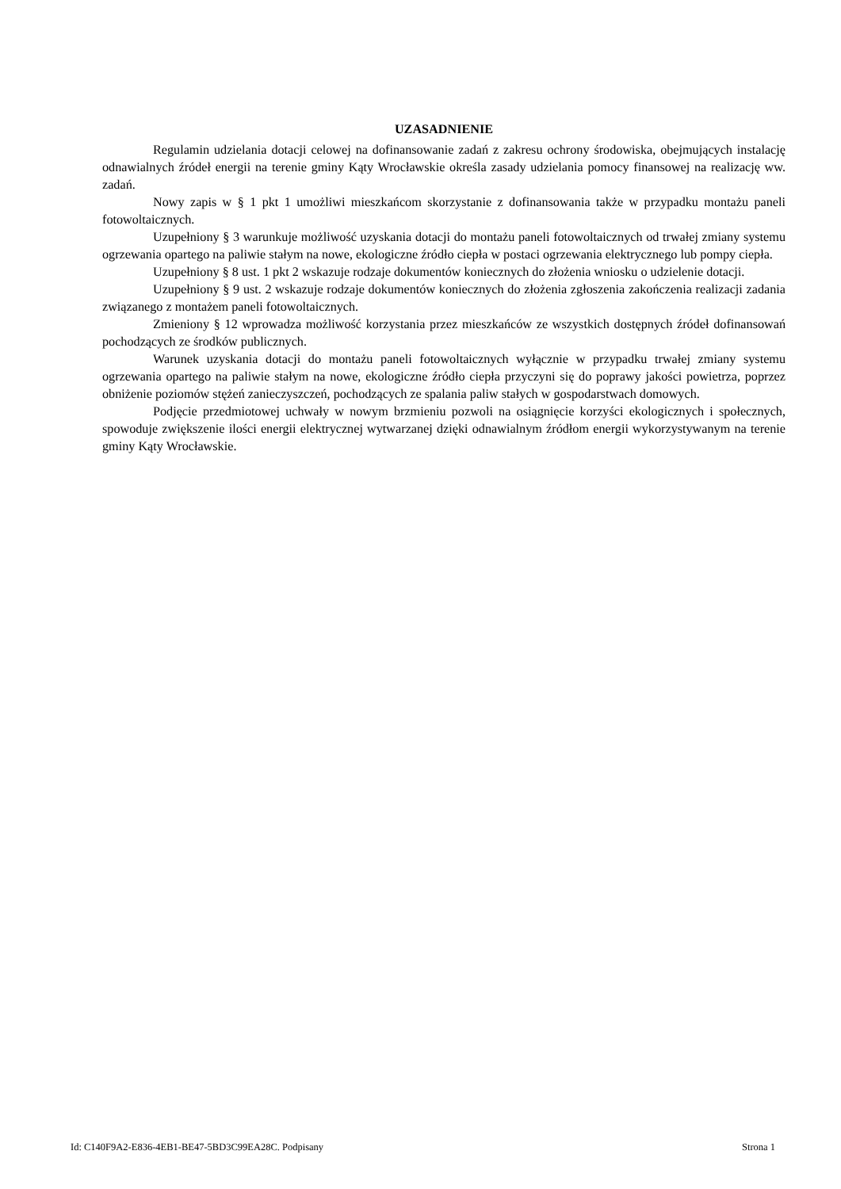UZASADNIENIE
Regulamin udzielania dotacji celowej na dofinansowanie zadań z zakresu ochrony środowiska, obejmujących instalację odnawialnych źródeł energii na terenie gminy Kąty Wrocławskie określa zasady udzielania pomocy finansowej na realizację ww. zadań.
Nowy zapis w § 1 pkt 1 umożliwi mieszkańcom skorzystanie z dofinansowania także w przypadku montażu paneli fotowoltaicznych.
Uzupełniony § 3 warunkuje możliwość uzyskania dotacji do montażu paneli fotowoltaicznych od trwałej zmiany systemu ogrzewania opartego na paliwie stałym na nowe, ekologiczne źródło ciepła w postaci ogrzewania elektrycznego lub pompy ciepła.
Uzupełniony § 8 ust. 1 pkt 2 wskazuje rodzaje dokumentów koniecznych do złożenia wniosku o udzielenie dotacji.
Uzupełniony § 9 ust. 2 wskazuje rodzaje dokumentów koniecznych do złożenia zgłoszenia zakończenia realizacji zadania związanego z montażem paneli fotowoltaicznych.
Zmieniony § 12 wprowadza możliwość korzystania przez mieszkańców ze wszystkich dostępnych źródeł dofinansowań pochodzących ze środków publicznych.
Warunek uzyskania dotacji do montażu paneli fotowoltaicznych wyłącznie w przypadku trwałej zmiany systemu ogrzewania opartego na paliwie stałym na nowe, ekologiczne źródło ciepła przyczyni się do poprawy jakości powietrza, poprzez obniżenie poziomów stężeń zanieczyszczeń, pochodzących ze spalania paliw stałych w gospodarstwach domowych.
Podjęcie przedmiotowej uchwały w nowym brzmieniu pozwoli na osiągnięcie korzyści ekologicznych i społecznych, spowoduje zwiększenie ilości energii elektrycznej wytwarzanej dzięki odnawialnym źródłom energii wykorzystywanym na terenie gminy Kąty Wrocławskie.
Id: C140F9A2-E836-4EB1-BE47-5BD3C99EA28C. Podpisany Strona 1